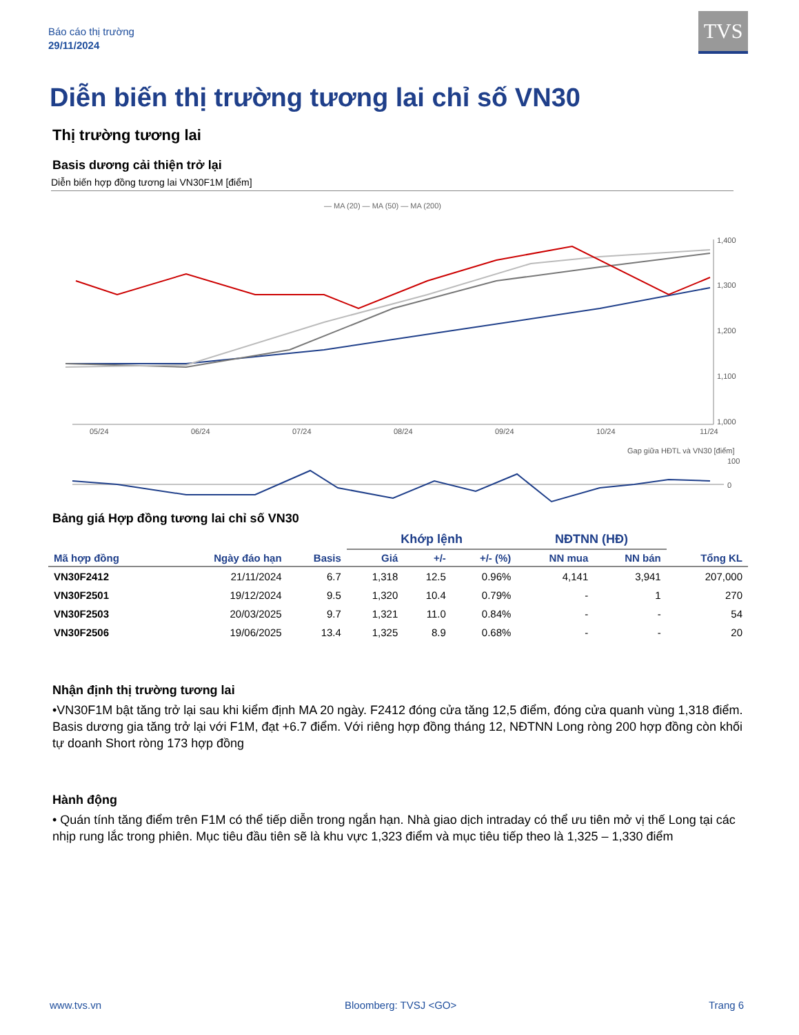Báo cáo thị trường
29/11/2024
TVS
Diễn biến thị trường tương lai chỉ số VN30
Thị trường tương lai
Basis dương cải thiện trở lại
Diễn biến hợp đồng tương lai VN30F1M [điểm]
— MA (20) — MA (50) — MA (200)
1,400
1,300
1,200
1,100
1,000
05/24
06/24
07/24
08/24
09/24
10/24
11/24
Gap giữa HĐTL và VN30 [điểm]
100
0
Bảng giá Hợp đồng tương lai chỉ số VN30
| | | | Khớp lệnh | | | NĐTNN (HĐ) | | |
| --- | --- | --- | --- | --- | --- | --- | --- | --- |
| Mã hợp đồng | Ngày đáo hạn | Basis | Giá | +/- | +/- (%) | NN mua | NN bán | Tổng KL |
| VN30F2412 | 21/11/2024 | 6.7 | 1,318 | 12.5 | 0.96% | 4,141 | 3,941 | 207,000 |
| VN30F2501 | 19/12/2024 | 9.5 | 1,320 | 10.4 | 0.79% | - | 1 | 270 |
| VN30F2503 | 20/03/2025 | 9.7 | 1,321 | 11.0 | 0.84% | - | - | 54 |
| VN30F2506 | 19/06/2025 | 13.4 | 1,325 | 8.9 | 0.68% | - | - | 20 |
Nhận định thị trường tương lai
•VN30F1M bật tăng trở lại sau khi kiểm định MA 20 ngày. F2412 đóng cửa tăng 12,5 điểm, đóng cửa quanh vùng 1,318 điểm. Basis dương gia tăng trở lại với F1M, đạt +6.7 điểm. Với riêng hợp đồng tháng 12, NĐTNN Long ròng 200 hợp đồng còn khối tự doanh Short ròng 173 hợp đồng
Hành động
• Quán tính tăng điểm trên F1M có thể tiếp diễn trong ngắn hạn. Nhà giao dịch intraday có thể ưu tiên mở vị thế Long tại các nhịp rung lắc trong phiên. Mục tiêu đầu tiên sẽ là khu vực 1,323 điểm và mục tiêu tiếp theo là 1,325 – 1,330 điểm
www.tvs.vn Bloomberg: TVSJ <GO> Trang 6